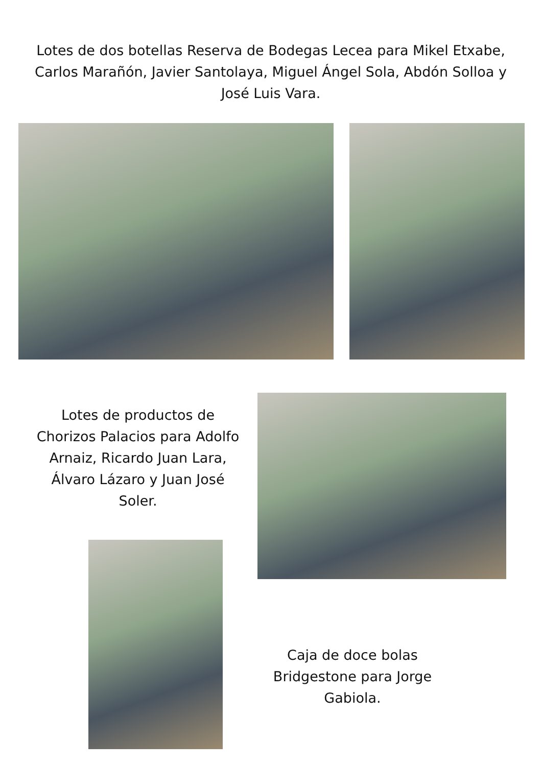Lotes de dos botellas Reserva de Bodegas Lecea para Mikel Etxabe, Carlos Marañón, Javier Santolaya, Miguel Ángel Sola, Abdón Solloa y José Luis Vara.
Lotes de productos de Chorizos Palacios para Adolfo Arnaiz, Ricardo Juan Lara, Álvaro Lázaro y Juan José Soler.
Caja de doce bolas Bridgestone para Jorge Gabiola.